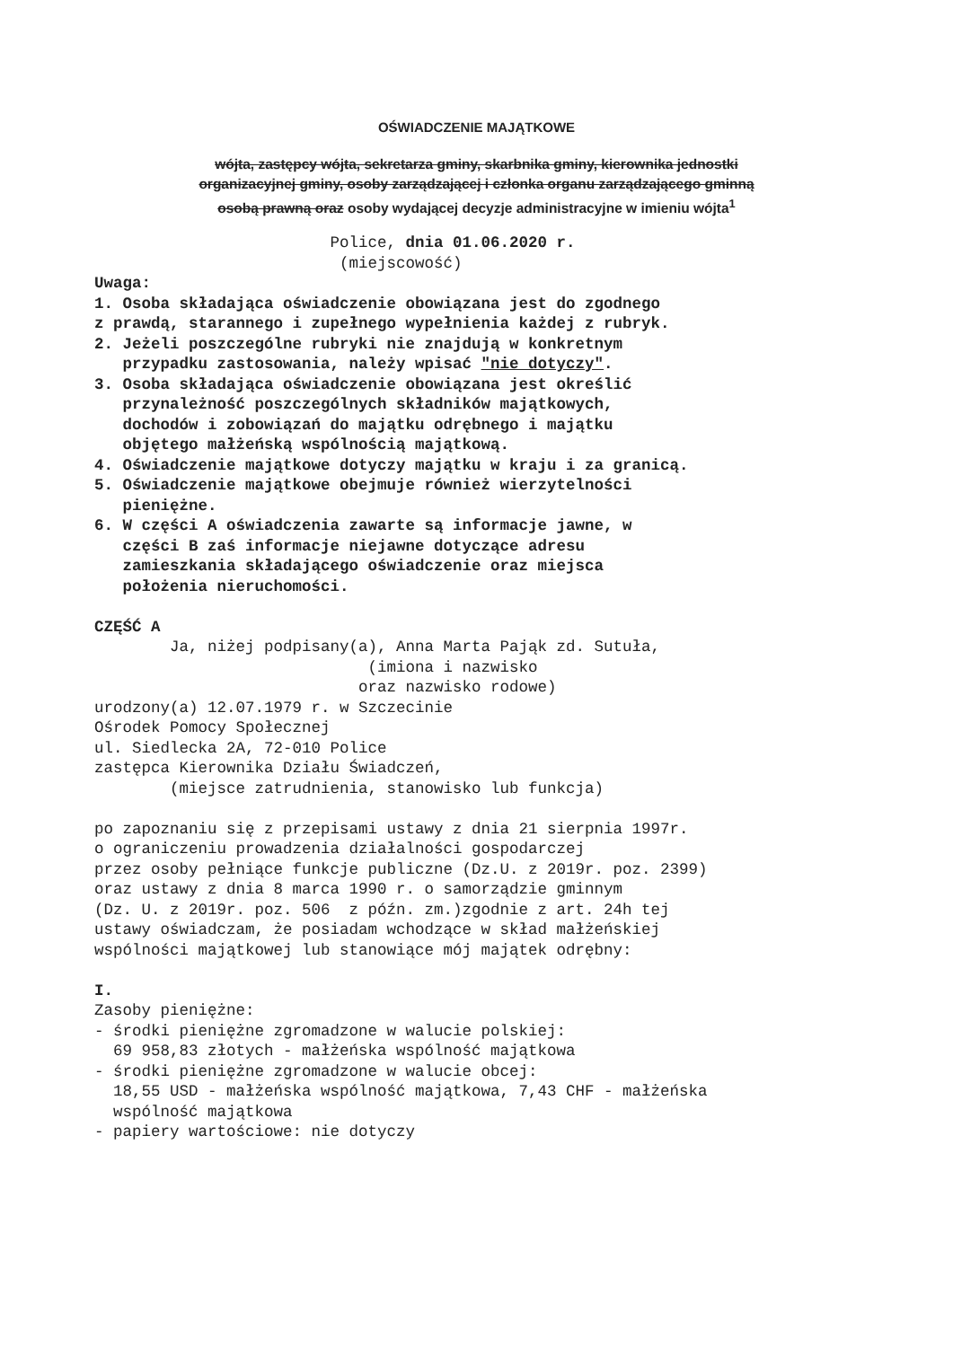OŚWIADCZENIE MAJĄTKOWE
wójta, zastępcy wójta, sekretarza gminy, skarbnika gminy, kierownika jednostki
organizacyjnej gminy, osoby zarządzającej i członka organu zarządzającego gminną
osobą prawną oraz osoby wydającej decyzje administracyjne w imieniu wójta<sup>1</sup>
                         Police, dnia 01.06.2020 r.
                          (miejscowość)
Uwaga:
1. Osoba składająca oświadczenie obowiązana jest do zgodnego
z prawdą, starannego i zupełnego wypełnienia każdej z rubryk.
2. Jeżeli poszczególne rubryki nie znajdują w konkretnym
   przypadku zastosowania, należy wpisać "nie dotyczy".
3. Osoba składająca oświadczenie obowiązana jest określić
   przynależność poszczególnych składników majątkowych,
   dochodów i zobowiązań do majątku odrębnego i majątku
   objętego małżeńską wspólnością majątkową.
4. Oświadczenie majątkowe dotyczy majątku w kraju i za granicą.
5. Oświadczenie majątkowe obejmuje również wierzytelności
   pieniężne.
6. W części A oświadczenia zawarte są informacje jawne, w
   części B zaś informacje niejawne dotyczące adresu
   zamieszkania składającego oświadczenie oraz miejsca
   położenia nieruchomości.

CZĘŚĆ A
        Ja, niżej podpisany(a), Anna Marta Pająk zd. Sutuła,
                             (imiona i nazwisko
                            oraz nazwisko rodowe)
urodzony(a) 12.07.1979 r. w Szczecinie
Ośrodek Pomocy Społecznej
ul. Siedlecka 2A, 72-010 Police
zastępca Kierownika Działu Świadczeń,
        (miejsce zatrudnienia, stanowisko lub funkcja)

po zapoznaniu się z przepisami ustawy z dnia 21 sierpnia 1997r.
o ograniczeniu prowadzenia działalności gospodarczej
przez osoby pełniące funkcje publiczne (Dz.U. z 2019r. poz. 2399)
oraz ustawy z dnia 8 marca 1990 r. o samorządzie gminnym
(Dz. U. z 2019r. poz. 506  z późn. zm.)zgodnie z art. 24h tej
ustawy oświadczam, że posiadam wchodzące w skład małżeńskiej
wspólności majątkowej lub stanowiące mój majątek odrębny:

I.
Zasoby pieniężne:
- środki pieniężne zgromadzone w walucie polskiej:
  69 958,83 złotych - małżeńska wspólność majątkowa
- środki pieniężne zgromadzone w walucie obcej:
  18,55 USD - małżeńska wspólność majątkowa, 7,43 CHF - małżeńska
  wspólność majątkowa
- papiery wartościowe: nie dotyczy